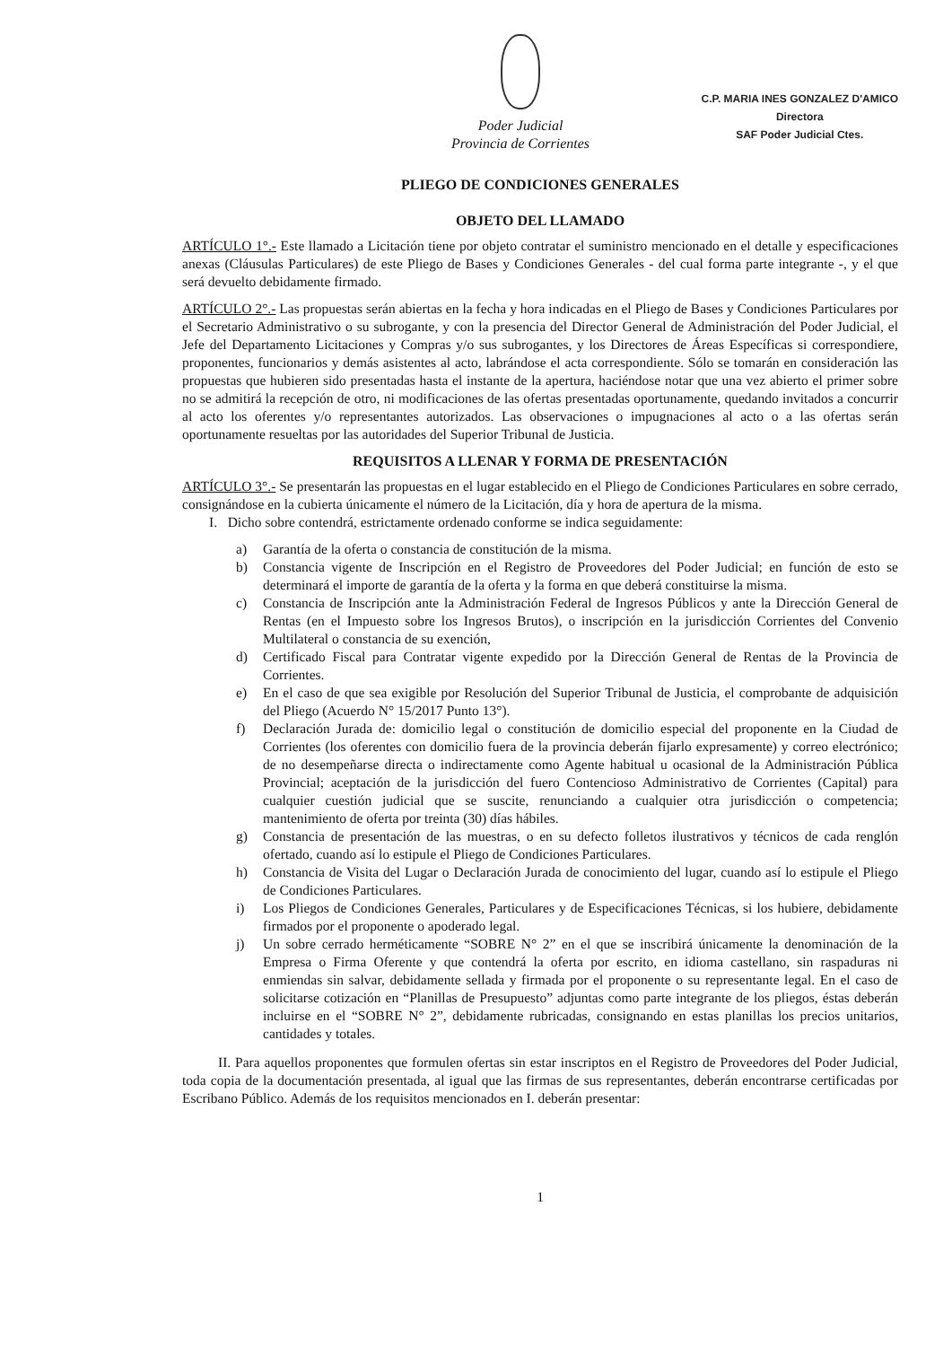Poder Judicial
Provincia de Corrientes
C.P. MARIA INES GONZALEZ D'AMICO
Directora
SAF Poder Judicial Ctes.
PLIEGO DE CONDICIONES GENERALES
OBJETO DEL LLAMADO
ARTÍCULO 1°.- Este llamado a Licitación tiene por objeto contratar el suministro mencionado en el detalle y especificaciones anexas (Cláusulas Particulares) de este Pliego de Bases y Condiciones Generales - del cual forma parte integrante -, y el que será devuelto debidamente firmado.
ARTÍCULO 2°.- Las propuestas serán abiertas en la fecha y hora indicadas en el Pliego de Bases y Condiciones Particulares por el Secretario Administrativo o su subrogante, y con la presencia del Director General de Administración del Poder Judicial, el Jefe del Departamento Licitaciones y Compras y/o sus subrogantes, y los Directores de Áreas Específicas si correspondiere, proponentes, funcionarios y demás asistentes al acto, labrándose el acta correspondiente. Sólo se tomarán en consideración las propuestas que hubieren sido presentadas hasta el instante de la apertura, haciéndose notar que una vez abierto el primer sobre no se admitirá la recepción de otro, ni modificaciones de las ofertas presentadas oportunamente, quedando invitados a concurrir al acto los oferentes y/o representantes autorizados. Las observaciones o impugnaciones al acto o a las ofertas serán oportunamente resueltas por las autoridades del Superior Tribunal de Justicia.
REQUISITOS A LLENAR Y FORMA DE PRESENTACIÓN
ARTÍCULO 3°.- Se presentarán las propuestas en el lugar establecido en el Pliego de Condiciones Particulares en sobre cerrado, consignándose en la cubierta únicamente el número de la Licitación, día y hora de apertura de la misma.
I. Dicho sobre contendrá, estrictamente ordenado conforme se indica seguidamente:
a) Garantía de la oferta o constancia de constitución de la misma.
b) Constancia vigente de Inscripción en el Registro de Proveedores del Poder Judicial; en función de esto se determinará el importe de garantía de la oferta y la forma en que deberá constituirse la misma.
c) Constancia de Inscripción ante la Administración Federal de Ingresos Públicos y ante la Dirección General de Rentas (en el Impuesto sobre los Ingresos Brutos), o inscripción en la jurisdicción Corrientes del Convenio Multilateral o constancia de su exención,
d) Certificado Fiscal para Contratar vigente expedido por la Dirección General de Rentas de la Provincia de Corrientes.
e) En el caso de que sea exigible por Resolución del Superior Tribunal de Justicia, el comprobante de adquisición del Pliego (Acuerdo N° 15/2017 Punto 13°).
f) Declaración Jurada de: domicilio legal o constitución de domicilio especial del proponente en la Ciudad de Corrientes (los oferentes con domicilio fuera de la provincia deberán fijarlo expresamente) y correo electrónico; de no desempeñarse directa o indirectamente como Agente habitual u ocasional de la Administración Pública Provincial; aceptación de la jurisdicción del fuero Contencioso Administrativo de Corrientes (Capital) para cualquier cuestión judicial que se suscite, renunciando a cualquier otra jurisdicción o competencia; mantenimiento de oferta por treinta (30) días hábiles.
g) Constancia de presentación de las muestras, o en su defecto folletos ilustrativos y técnicos de cada renglón ofertado, cuando así lo estipule el Pliego de Condiciones Particulares.
h) Constancia de Visita del Lugar o Declaración Jurada de conocimiento del lugar, cuando así lo estipule el Pliego de Condiciones Particulares.
i) Los Pliegos de Condiciones Generales, Particulares y de Especificaciones Técnicas, si los hubiere, debidamente firmados por el proponente o apoderado legal.
j) Un sobre cerrado herméticamente “SOBRE N° 2” en el que se inscribirá únicamente la denominación de la Empresa o Firma Oferente y que contendrá la oferta por escrito, en idioma castellano, sin raspaduras ni enmiendas sin salvar, debidamente sellada y firmada por el proponente o su representante legal. En el caso de solicitarse cotización en “Planillas de Presupuesto” adjuntas como parte integrante de los pliegos, éstas deberán incluirse en el “SOBRE N° 2”, debidamente rubricadas, consignando en estas planillas los precios unitarios, cantidades y totales.
II. Para aquellos proponentes que formulen ofertas sin estar inscriptos en el Registro de Proveedores del Poder Judicial, toda copia de la documentación presentada, al igual que las firmas de sus representantes, deberán encontrarse certificadas por Escribano Público. Además de los requisitos mencionados en I. deberán presentar:
1